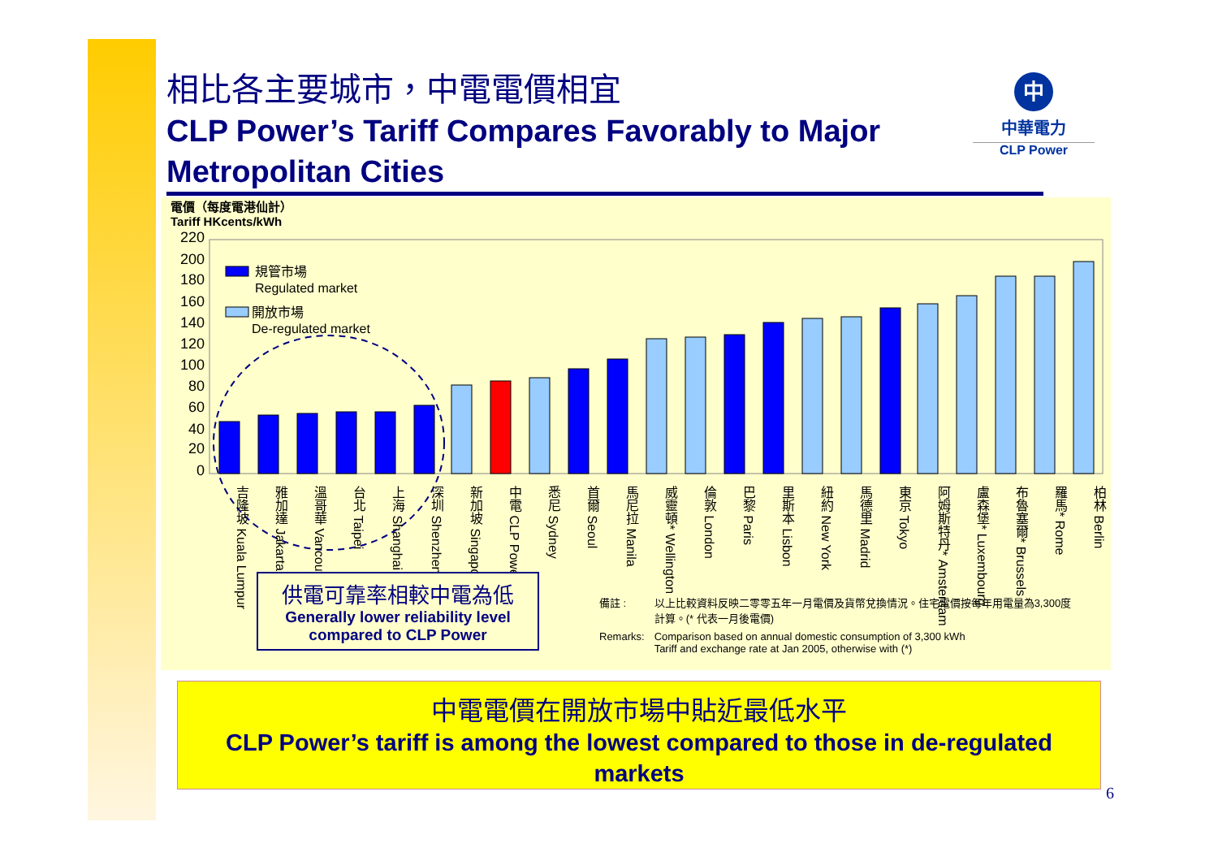相比各主要城市，中電電價相宜
CLP Power’s Tariff Compares Favorably to Major Metropolitan Cities
中
中華電力
CLP Power
電價（每度電港仙計）
Tariff HKcents/kWh
220
200
180
160
140
120
100
80
60
40
20
0
規管市場
Regulated market
開放市場
De-regulated market
吉隆坡 Kuala Lumpur
雅加達 Jakarta
溫哥華 Vancouver
台北 Taipei
上海 Shanghai
深圳 Shenzhen
新加坡 Singapore
中電 CLP Power
悉尼 Sydney
首爾 Seoul
馬尼拉 Manila
威靈頓* Wellington
倫敦 London
巴黎 Paris
里斯本 Lisbon
紐約 New York
馬德里 Madrid
東京 Tokyo
阿姆斯特丹* Amsterdam
盧森堡* Luxembourg
布魯塞爾* Brussels
羅馬* Rome
柏林 Berlin
供電可靠率相較中電為低
Generally lower reliability level compared to CLP Power
| 備註 : | 以上比較資料反映二零零五年一月電價及貨幣兌換情況。住宅電價按每年用電量為3,300度計算。(* 代表一月後電價) |
| Remarks: | Comparison based on annual domestic consumption of 3,300 kWh Tariff and exchange rate at Jan 2005, otherwise with (*) |
中電電價在開放市場中貼近最低水平
CLP Power’s tariff is among the lowest compared to those in de-regulated markets
6